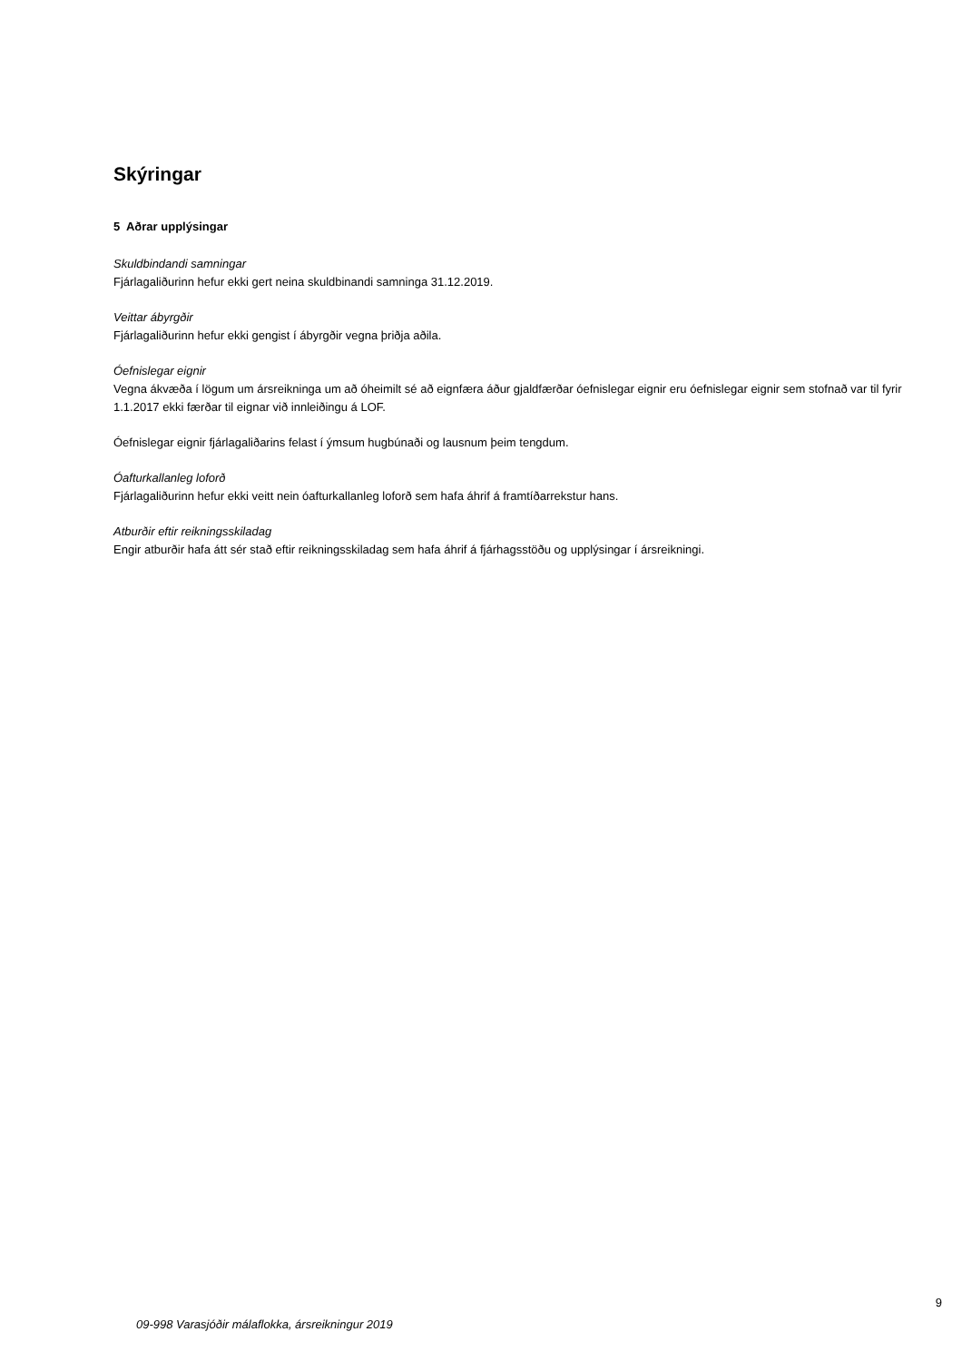Skýringar
5 Aðrar upplýsingar
Skuldbindandi samningar
Fjárlagaliðurinn hefur ekki gert neina skuldbinandi samninga 31.12.2019.
Veittar ábyrgðir
Fjárlagaliðurinn hefur ekki gengist í ábyrgðir vegna þriðja aðila.
Óefnislegar eignir
Vegna ákvæða í lögum um ársreikninga um að óheimilt sé að eignfæra áður gjaldfærðar óefnislegar eignir eru óefnislegar eignir sem stofnað var til fyrir 1.1.2017 ekki færðar til eignar við innleiðingu á LOF.
Óefnislegar eignir fjárlagaliðarins felast í ýmsum hugbúnaði og lausnum þeim tengdum.
Óafturkallanleg loforð
Fjárlagaliðurinn hefur ekki veitt nein óafturkallanleg loforð sem hafa áhrif á framtíðarrekstur hans.
Atburðir eftir reikningsskiladag
Engir atburðir hafa átt sér stað eftir reikningsskiladag sem hafa áhrif á fjárhagsstöðu og upplýsingar í ársreikningi.
9
09-998 Varasjóðir málaflokka, ársreikningur 2019